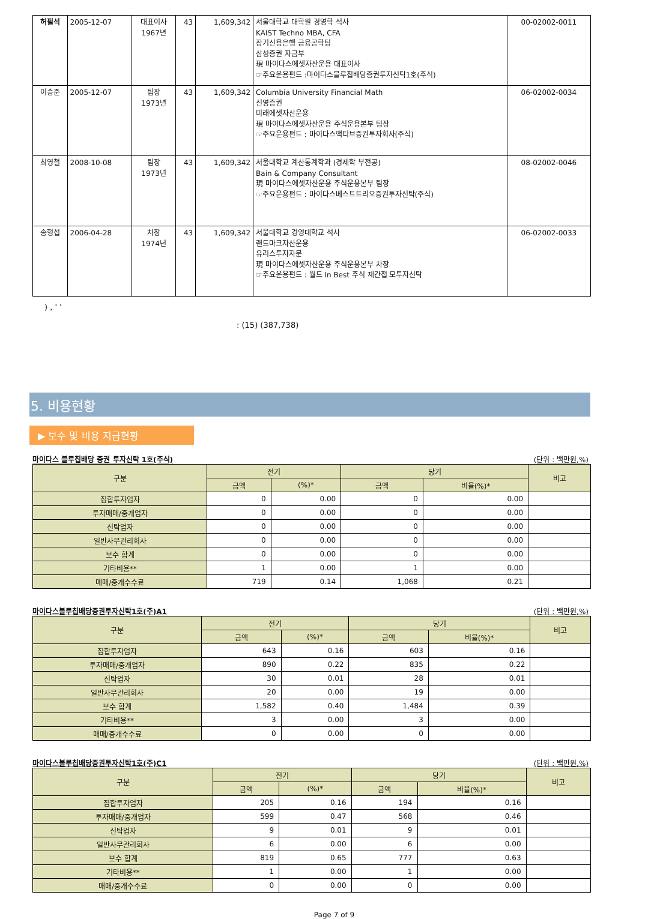| 허필석 | 2005-12-07 | 대표이사 1967년 | 43 | 1,609,342 | 서울대학교 대학원 경영학 석사 KAIST Techno MBA, CFA 장기신용은행 금융공학팀 삼성증권 자금부 現 마이다스에셋자산운용 대표이사 ☞주요운용펀드 :마이다스블루칩배당증권투자신탁1호(주식) | 00-02002-0011 |
| 이승준 | 2005-12-07 | 팀장 1973년 | 43 | 1,609,342 | Columbia University Financial Math 신영증권 미래에셋자산운용 現 마이다스에셋자산운용 주식운용본부 팀장 ☞주요운용펀드 : 마이다스액티브증권투자회사(주식) | 06-02002-0034 |
| 최영철 | 2008-10-08 | 팀장 1973년 | 43 | 1,609,342 | 서울대학교 계산통계학과 (경제학 부전공) Bain & Company Consultant 現 마이다스에셋자산운용 주식운용본부 팀장 ☞주요운용펀드 : 마이다스베스트트리오증권투자신탁(주식) | 08-02002-0046 |
| 송형섭 | 2006-04-28 | 차장 1974년 | 43 | 1,609,342 | 서울대학교 경영대학교 석사 랜드마크자산운용 유리스투자자문 現 마이다스에셋자산운용 주식운용본부 차장 ☞주요운용펀드 : 월드 In Best 주식 재간접 모투자신탁 | 06-02002-0033 |
) , ' '
: (15) (387,738)
5. 비용현황
▶ 보수 및 비용 지급현황
마이다스 블루칩배당 증권 투자신탁 1호(주식) (단위 : 백만원,%)
| 구분 | 전기 | | 당기 | | 비고 |
| --- | --- | --- | --- | --- | --- |
| | 금액 | (%)* | 금액 | 비율(%)* | |
| 집합투자업자 | 0 | 0.00 | 0 | 0.00 | |
| 투자매매/중개업자 | 0 | 0.00 | 0 | 0.00 | |
| 신탁업자 | 0 | 0.00 | 0 | 0.00 | |
| 일반사무관리회사 | 0 | 0.00 | 0 | 0.00 | |
| 보수 합계 | 0 | 0.00 | 0 | 0.00 | |
| 기타비용** | 1 | 0.00 | 1 | 0.00 | |
| 매매/중개수수료 | 719 | 0.14 | 1,068 | 0.21 | |
마이다스블루칩배당증권투자신탁1호(주)A1 (단위 : 백만원,%)
| 구분 | 전기 | | 당기 | | 비고 |
| --- | --- | --- | --- | --- | --- |
| | 금액 | (%)* | 금액 | 비율(%)* | |
| 집합투자업자 | 643 | 0.16 | 603 | 0.16 | |
| 투자매매/중개업자 | 890 | 0.22 | 835 | 0.22 | |
| 신탁업자 | 30 | 0.01 | 28 | 0.01 | |
| 일반사무관리회사 | 20 | 0.00 | 19 | 0.00 | |
| 보수 합계 | 1,582 | 0.40 | 1,484 | 0.39 | |
| 기타비용** | 3 | 0.00 | 3 | 0.00 | |
| 매매/중개수수료 | 0 | 0.00 | 0 | 0.00 | |
마이다스블루칩배당증권투자신탁1호(주)C1 (단위 : 백만원,%)
| 구분 | 전기 | | 당기 | | 비고 |
| --- | --- | --- | --- | --- | --- |
| | 금액 | (%)* | 금액 | 비율(%)* | |
| 집합투자업자 | 205 | 0.16 | 194 | 0.16 | |
| 투자매매/중개업자 | 599 | 0.47 | 568 | 0.46 | |
| 신탁업자 | 9 | 0.01 | 9 | 0.01 | |
| 일반사무관리회사 | 6 | 0.00 | 6 | 0.00 | |
| 보수 합계 | 819 | 0.65 | 777 | 0.63 | |
| 기타비용** | 1 | 0.00 | 1 | 0.00 | |
| 매매/중개수수료 | 0 | 0.00 | 0 | 0.00 | |
Page 7 of 9